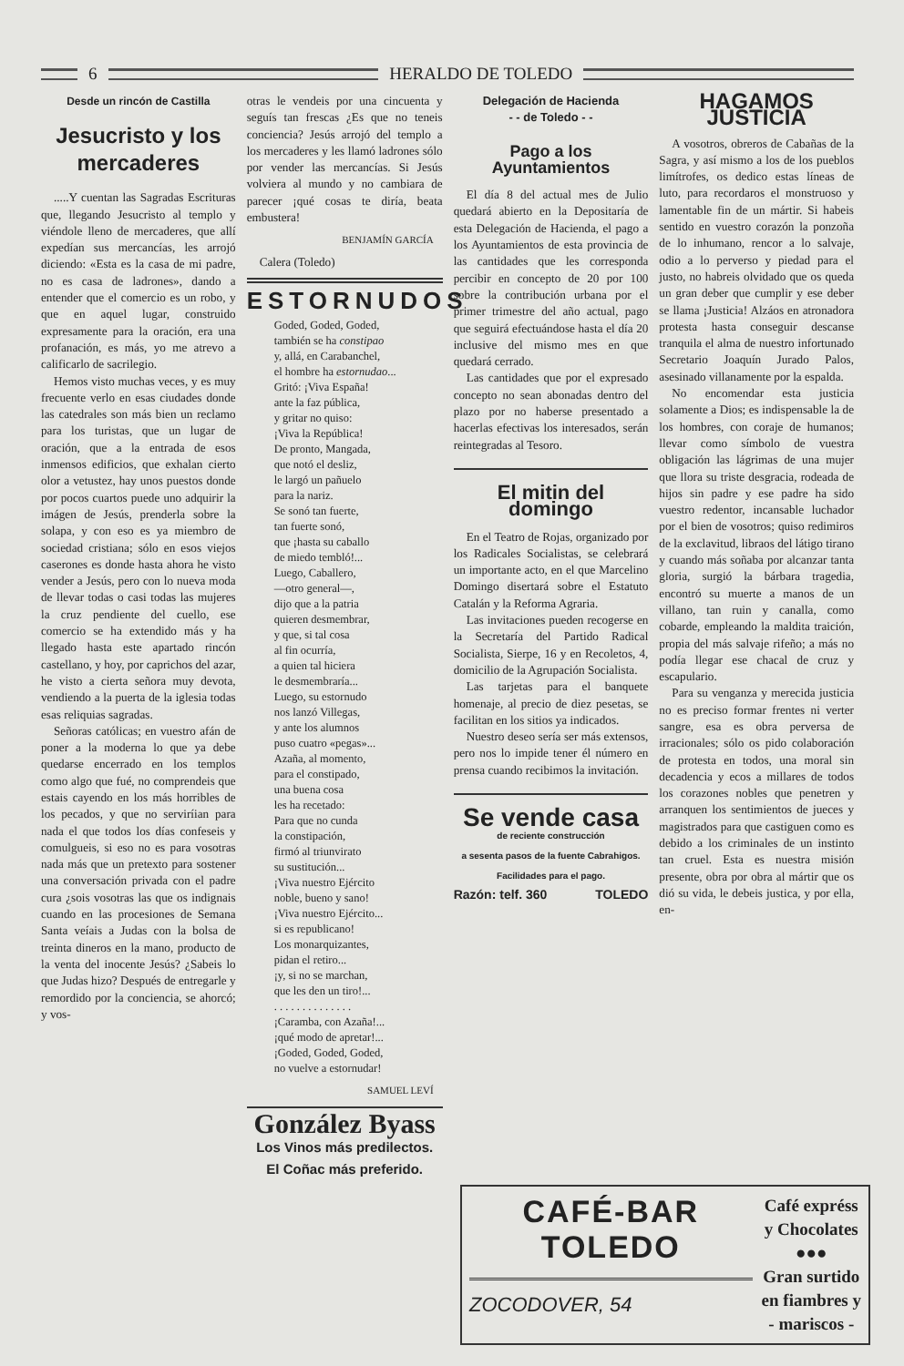6
HERALDO DE TOLEDO
Desde un rincón de Castilla
Jesucristo y los mercaderes
.....Y cuentan las Sagradas Escrituras que, llegando Jesucristo al templo y viéndole lleno de mercaderes, que allí expedían sus mercancías, les arrojó diciendo: «Esta es la casa de mi padre, no es casa de ladrones», dando a entender que el comercio es un robo, y que en aquel lugar, construido expresamente para la oración, era una profanación, es más, yo me atrevo a calificarlo de sacrilegio.
Hemos visto muchas veces, y es muy frecuente verlo en esas ciudades donde las catedrales son más bien un reclamo para los turistas, que un lugar de oración, que a la entrada de esos inmensos edificios, que exhalan cierto olor a vetustez, hay unos puestos donde por pocos cuartos puede uno adquirir la imágen de Jesús, prenderla sobre la solapa, y con eso es ya miembro de sociedad cristiana; sólo en esos viejos caserones es donde hasta ahora he visto vender a Jesús, pero con lo nueva moda de llevar todas o casi todas las mujeres la cruz pendiente del cuello, ese comercio se ha extendido más y ha llegado hasta este apartado rincón castellano, y hoy, por caprichos del azar, he visto a cierta señora muy devota, vendiendo a la puerta de la iglesia todas esas reliquias sagradas.
Señoras católicas; en vuestro afán de poner a la moderna lo que ya debe quedarse encerrado en los templos como algo que fué, no comprendeis que estais cayendo en los más horribles de los pecados, y que no serviríian para nada el que todos los días confeseis y comulgueis, si eso no es para vosotras nada más que un pretexto para sostener una conversación privada con el padre cura ¿sois vosotras las que os indignais cuando en las procesiones de Semana Santa veíais a Judas con la bolsa de treinta dineros en la mano, producto de la venta del inocente Jesús? ¿Sabeis lo que Judas hizo? Después de entregarle y remordido por la conciencia, se ahorcó; y vos-
otras le vendeis por una cincuenta y seguís tan frescas ¿Es que no teneis conciencia? Jesús arrojó del templo a los mercaderes y les llamó ladrones sólo por vender las mercancías. Si Jesús volviera al mundo y no cambiara de parecer ¡qué cosas te diría, beata embustera!
BENJAMÍN GARCÍA
Calera (Toledo)
ESTORNUDOS
Goded, Goded, Goded,
también se ha constipao
y, allá, en Carabanchel,
el hombre ha estornudao...
Gritó: ¡Viva España!
ante la faz pública,
y gritar no quiso:
¡Viva la República!
De pronto, Mangada,
que notó el desliz,
le largó un pañuelo
para la nariz.
Se sonó tan fuerte,
tan fuerte sonó,
que ¡hasta su caballo
de miedo tembló!...
Luego, Caballero,
—otro general—,
dijo que a la patria
quieren desmembrar,
y que, si tal cosa
al fin ocurría,
a quien tal hiciera
le desmembraría...
Luego, su estornudo
nos lanzó Villegas,
y ante los alumnos
puso cuatro «pegas»...
Azaña, al momento,
para el constipado,
una buena cosa
les ha recetado:
Para que no cunda
la constipación,
firmó al triunvirato
su sustitución...
¡Viva nuestro Ejército
noble, bueno y sano!
¡Viva nuestro Ejército...
si es republicano!
Los monarquizantes,
pidan el retiro...
¡y, si no se marchan,
que les den un tiro!...
. . . . . . . . . . . . . .
¡Caramba, con Azaña!...
¡qué modo de apretar!...
¡Goded, Goded, Goded,
no vuelve a estornudar!
SAMUEL LEVÍ
González Byass
Los Vinos más predilectos.
El Coñac más preferido.
Delegación de Hacienda
- - de Toledo - -
Pago a los Ayuntamientos
El día 8 del actual mes de Julio quedará abierto en la Depositaría de esta Delegación de Hacienda, el pago a los Ayuntamientos de esta provincia de las cantidades que les corresponda percibir en concepto de 20 por 100 sobre la contribución urbana por el primer trimestre del año actual, pago que seguirá efectuándose hasta el día 20 inclusive del mismo mes en que quedará cerrado.
Las cantidades que por el expresado concepto no sean abonadas dentro del plazo por no haberse presentado a hacerlas efectivas los interesados, serán reintegradas al Tesoro.
El mitin del domingo
En el Teatro de Rojas, organizado por los Radicales Socialistas, se celebrará un importante acto, en el que Marcelino Domingo disertará sobre el Estatuto Catalán y la Reforma Agraria.
Las invitaciones pueden recogerse en la Secretaría del Partido Radical Socialista, Sierpe, 16 y en Recoletos, 4, domicilio de la Agrupación Socialista.
Las tarjetas para el banquete homenaje, al precio de diez pesetas, se facilitan en los sitios ya indicados.
Nuestro deseo sería ser más extensos, pero nos lo impide tener él número en prensa cuando recibimos la invitación.
Se vende casa
de reciente construcción
a sesenta pasos de la fuente Cabrahigos.
Facilidades para el pago.
Razón: telf. 360 TOLEDO
HAGAMOS JUSTICIA
A vosotros, obreros de Cabañas de la Sagra, y así mismo a los de los pueblos limítrofes, os dedico estas líneas de luto, para recordaros el monstruoso y lamentable fin de un mártir. Si habeis sentido en vuestro corazón la ponzoña de lo inhumano, rencor a lo salvaje, odio a lo perverso y piedad para el justo, no habreis olvidado que os queda un gran deber que cumplir y ese deber se llama ¡Justicia! Alzáos en atronadora protesta hasta conseguir descanse tranquila el alma de nuestro infortunado Secretario Joaquín Jurado Palos, asesinado villanamente por la espalda.
No encomendar esta justicia solamente a Dios; es indispensable la de los hombres, con coraje de humanos; llevar como símbolo de vuestra obligación las lágrimas de una mujer que llora su triste desgracia, rodeada de hijos sin padre y ese padre ha sido vuestro redentor, incansable luchador por el bien de vosotros; quiso redimiros de la exclavitud, libraos del látigo tirano y cuando más soñaba por alcanzar tanta gloria, surgió la bárbara tragedia, encontró su muerte a manos de un villano, tan ruin y canalla, como cobarde, empleando la maldita traición, propia del más salvaje rifeño; a más no podía llegar ese chacal de cruz y escapulario.
Para su venganza y merecida justicia no es preciso formar frentes ni verter sangre, esa es obra perversa de irracionales; sólo os pido colaboración de protesta en todos, una moral sin decadencia y ecos a millares de todos los corazones nobles que penetren y arranquen los sentimientos de jueces y magistrados para que castiguen como es debido a los criminales de un instinto tan cruel. Esta es nuestra misión presente, obra por obra al mártir que os dió su vida, le debeis justica, y por ella, en-
CAFÉ-BAR TOLEDO
ZOCODOVER, 54
Café expréss
y Chocolates
●●●
Gran surtido
en fiambres y
- mariscos -